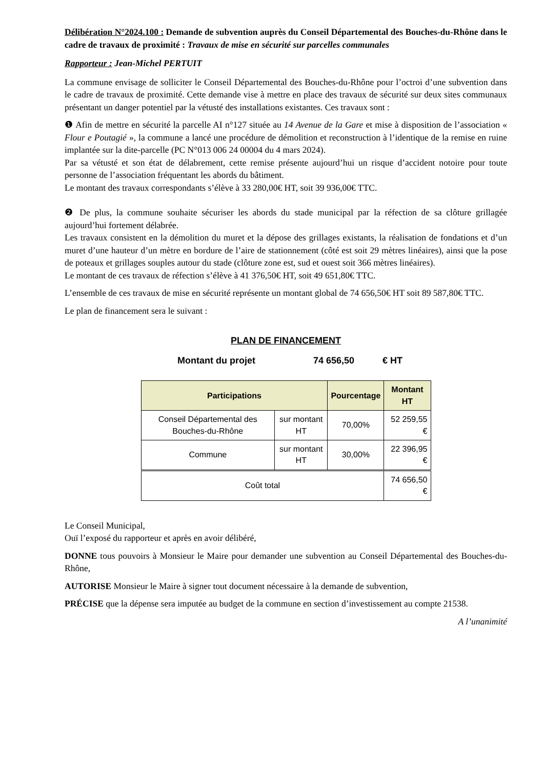Délibération N°2024.100 : Demande de subvention auprès du Conseil Départemental des Bouches-du-Rhône dans le cadre de travaux de proximité : Travaux de mise en sécurité sur parcelles communales
Rapporteur : Jean-Michel PERTUIT
La commune envisage de solliciter le Conseil Départemental des Bouches-du-Rhône pour l’octroi d’une subvention dans le cadre de travaux de proximité. Cette demande vise à mettre en place des travaux de sécurité sur deux sites communaux présentant un danger potentiel par la vétusté des installations existantes. Ces travaux sont :
❶ Afin de mettre en sécurité la parcelle AI n°127 située au 14 Avenue de la Gare et mise à disposition de l’association « Flour e Poutagié », la commune a lancé une procédure de démolition et reconstruction à l’identique de la remise en ruine implantée sur la dite-parcelle (PC N°013 006 24 00004 du 4 mars 2024).
Par sa vétusté et son état de délabrement, cette remise présente aujourd’hui un risque d’accident notoire pour toute personne de l’association fréquentant les abords du bâtiment.
Le montant des travaux correspondants s’élève à 33 280,00€ HT, soit 39 936,00€ TTC.
❷ De plus, la commune souhaite sécuriser les abords du stade municipal par la réfection de sa clôture grillagée aujourd’hui fortement délabrée.
Les travaux consistent en la démolition du muret et la dépose des grillages existants, la réalisation de fondations et d’un muret d’une hauteur d’un mètre en bordure de l’aire de stationnement (côté est soit 29 mètres linéaires), ainsi que la pose de poteaux et grillages souples autour du stade (clôture zone est, sud et ouest soit 366 mètres linéaires).
Le montant de ces travaux de réfection s’élève à 41 376,50€ HT, soit 49 651,80€ TTC.
L’ensemble de ces travaux de mise en sécurité représente un montant global de 74 656,50€ HT soit 89 587,80€ TTC.
Le plan de financement sera le suivant :
PLAN DE FINANCEMENT
Montant du projet 74 656,50 € HT
| Participations | | Pourcentage | Montant HT |
| --- | --- | --- | --- |
| Conseil Départemental des Bouches-du-Rhône | sur montant HT | 70,00% | 52 259,55 € |
| Commune | sur montant HT | 30,00% | 22 396,95 € |
| Coût total | | | 74 656,50 € |
Le Conseil Municipal,
Ouï l’exposé du rapporteur et après en avoir délibéré,
DONNE tous pouvoirs à Monsieur le Maire pour demander une subvention au Conseil Départemental des Bouches-du-Rhône,
AUTORISE Monsieur le Maire à signer tout document nécessaire à la demande de subvention,
PRÉCISE que la dépense sera imputée au budget de la commune en section d’investissement au compte 21538.
A l’unanimité